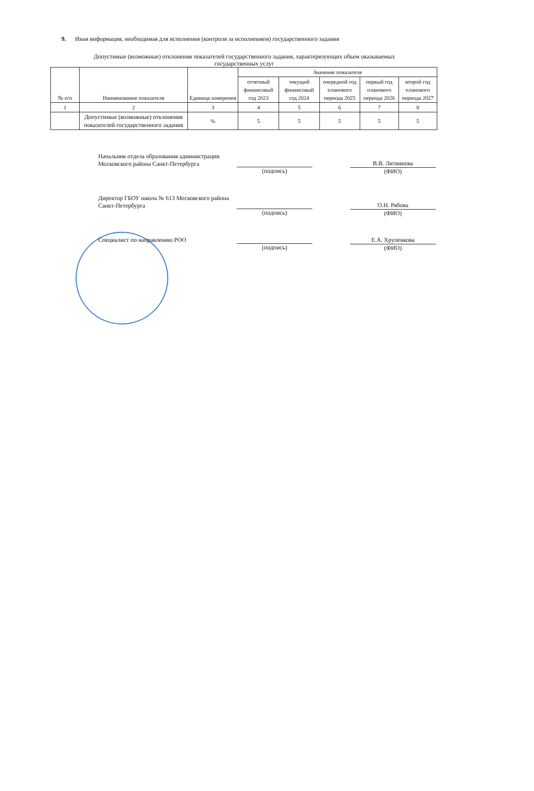9. Иная информация, необходимая для исполнения (контроля за исполнением) государственного задания
Допустимые (возможные) отклонения показателей государственного задания, характеризующих объем оказываемых
государственных услуг
| № п/п | Наименование показателя | Единица измерения | Значение показателя | | | | |
| --- | --- | --- | --- | --- | --- | --- | --- |
| | | | отчетный финансовый год 2023 | текущий финансовый год 2024 | очередной год планового периода 2025 | первый год планового периода 2026 | второй год планового периода 2027 |
| 1 | 2 | 3 | 4 | 5 | 6 | 7 | 8 |
| | Допустимые (возможные) отклонения показателей государственного задания | % | 5 | 5 | 5 | 5 | 5 |
Начальник отдела образования администрации Московского района Санкт-Петербурга
(подпись)
В.В. Литвинова
(ФИО)
Директор ГБОУ школа № 613 Московского района Санкт-Петербурга
(подпись)
О.Н. Рябова
(ФИО)
Специалист по направлению РОО
(подпись)
Е.А. Хрупенкова
(ФИО)